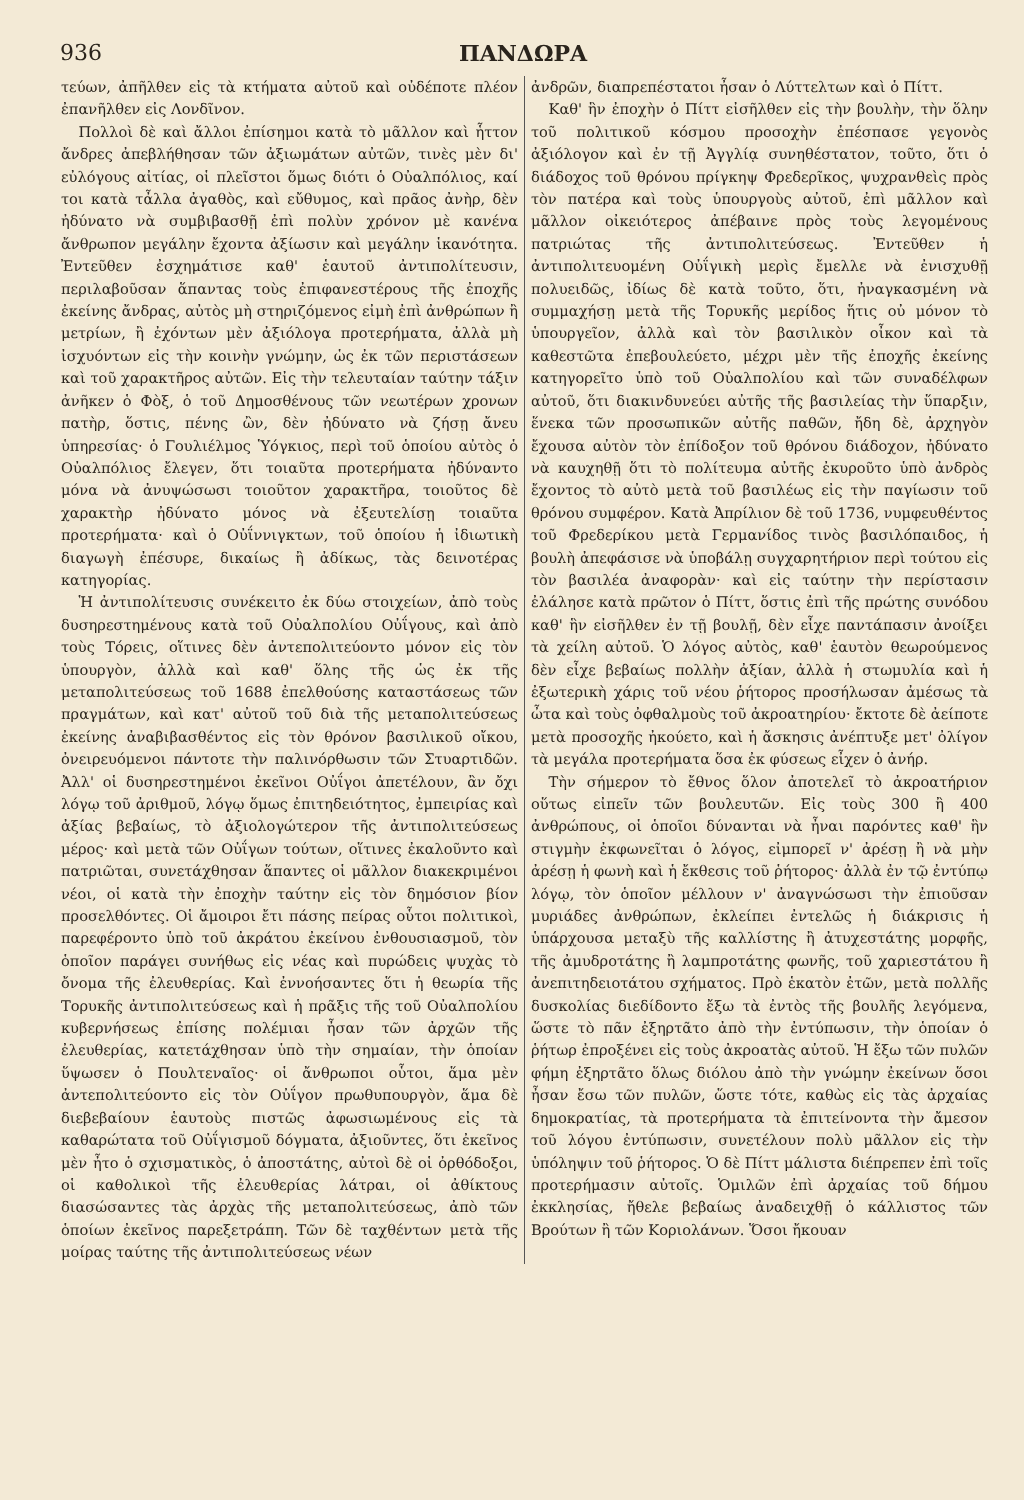936 ΠΑΝΔΩΡΑ
τεύων, ἀπῆλθεν εἰς τὰ κτήματα αὐτοῦ καὶ οὐδέποτε πλέον ἐπανῆλθεν εἰς Λονδῖνον.
Πολλοὶ δὲ καὶ ἄλλοι ἐπίσημοι κατὰ τὸ μᾶλλον καὶ ἧττον ἄνδρες ἀπεβλήθησαν τῶν ἀξιωμάτων αὐτῶν, τινὲς μὲν δι' εὐλόγους αἰτίας, οἱ πλεῖστοι ὅμως διότι ὁ Οὐαλπόλιος, καί τοι κατὰ τἆλλα ἀγαθὸς, καὶ εὔθυμος, καὶ πρᾶος ἀνὴρ, δὲν ἠδύνατο νὰ συμβιβασθῇ ἐπὶ πολὺν χρόνον μὲ κανένα ἄνθρωπον μεγάλην ἔχοντα ἀξίωσιν καὶ μεγάλην ἱκανότητα. Ἐντεῦθεν ἐσχημάτισε καθ' ἑαυτοῦ ἀντιπολίτευσιν, περιλαβοῦσαν ἅπαντας τοὺς ἐπιφανεστέρους τῆς ἐποχῆς ἐκείνης ἄνδρας, αὐτὸς μὴ στηριζόμενος εἰμὴ ἐπὶ ἀνθρώπων ἢ μετρίων, ἢ ἐχόντων μὲν ἀξιόλογα προτερήματα, ἀλλὰ μὴ ἰσχυόντων εἰς τὴν κοινὴν γνώμην, ὡς ἐκ τῶν περιστάσεων καὶ τοῦ χαρακτῆρος αὐτῶν. Εἰς τὴν τελευταίαν ταύτην τάξιν ἀνῆκεν ὁ Φὸξ, ὁ τοῦ Δημοσθένους τῶν νεωτέρων χρονων πατὴρ, ὅστις, πένης ὢν, δὲν ἠδύνατο νὰ ζήσῃ ἄνευ ὑπηρεσίας· ὁ Γουλιέλμος Ὑόγκιος, περὶ τοῦ ὁποίου αὐτὸς ὁ Οὐαλπόλιος ἔλεγεν, ὅτι τοιαῦτα προτερήματα ἠδύναντο μόνα νὰ ἀνυψώσωσι τοιοῦτον χαρακτῆρα, τοιοῦτος δὲ χαρακτὴρ ἠδύνατο μόνος νὰ ἐξευτελίσῃ τοιαῦτα προτερήματα· καὶ ὁ Οὐΐννιγκτων, τοῦ ὁποίου ἡ ἰδιωτικὴ διαγωγὴ ἐπέσυρε, δικαίως ἢ ἀδίκως, τὰς δεινοτέρας κατηγορίας.
Ἡ ἀντιπολίτευσις συνέκειτο ἐκ δύω στοιχείων, ἀπὸ τοὺς δυσηρεστημένους κατὰ τοῦ Οὐαλπολίου Οὐΐγους, καὶ ἀπὸ τοὺς Τόρεις, οἵτινες δὲν ἀντεπολιτεύοντο μόνον εἰς τὸν ὑπουργὸν, ἀλλὰ καὶ καθ' ὅλης τῆς ὡς ἐκ τῆς μεταπολιτεύσεως τοῦ 1688 ἐπελθούσης καταστάσεως τῶν πραγμάτων, καὶ κατ' αὐτοῦ τοῦ διὰ τῆς μεταπολιτεύσεως ἐκείνης ἀναβιβασθέντος εἰς τὸν θρόνον βασιλικοῦ οἴκου, ὀνειρευόμενοι πάντοτε τὴν παλινόρθωσιν τῶν Στυαρτιδῶν. Ἀλλ' οἱ δυσηρεστημένοι ἐκεῖνοι Οὐΐγοι ἀπετέλουν, ἂν ὄχι λόγῳ τοῦ ἀριθμοῦ, λόγῳ ὅμως ἐπιτηδειότητος, ἐμπειρίας καὶ ἀξίας βεβαίως, τὸ ἀξιολογώτερον τῆς ἀντιπολιτεύσεως μέρος· καὶ μετὰ τῶν Οὐΐγων τούτων, οἵτινες ἐκαλοῦντο καὶ πατριῶται, συνετάχθησαν ἅπαντες οἱ μᾶλλον διακεκριμένοι νέοι, οἱ κατὰ τὴν ἐποχὴν ταύτην εἰς τὸν δημόσιον βίον προσελθόντες. Οἱ ἄμοιροι ἔτι πάσης πείρας οὗτοι πολιτικοὶ, παρεφέροντο ὑπὸ τοῦ ἀκράτου ἐκείνου ἐνθουσιασμοῦ, τὸν ὁποῖον παράγει συνήθως εἰς νέας καὶ πυρώδεις ψυχὰς τὸ ὄνομα τῆς ἐλευθερίας. Καὶ ἐννοήσαντες ὅτι ἡ θεωρία τῆς Τορυκῆς ἀντιπολιτεύσεως καὶ ἡ πρᾶξις τῆς τοῦ Οὐαλπολίου κυβερνήσεως ἐπίσης πολέμιαι ἦσαν τῶν ἀρχῶν τῆς ἐλευθερίας, κατετάχθησαν ὑπὸ τὴν σημαίαν, τὴν ὁποίαν ὕψωσεν ὁ Πουλτεναῖος· οἱ ἄνθρωποι οὗτοι, ἅμα μὲν ἀντεπολιτεύοντο εἰς τὸν Οὐΐγον πρωθυπουργὸν, ἅμα δὲ διεβεβαίουν ἑαυτοὺς πιστῶς ἀφωσιωμένους εἰς τὰ καθαρώτατα τοῦ Οὐΐγισμοῦ δόγματα, ἀξιοῦντες, ὅτι ἐκεῖνος μὲν ἦτο ὁ σχισματικὸς, ὁ ἀποστάτης, αὐτοὶ δὲ οἱ ὀρθόδοξοι, οἱ καθολικοὶ τῆς ἐλευθερίας λάτραι, οἱ ἀθίκτους διασώσαντες τὰς ἀρχὰς τῆς μεταπολιτεύσεως, ἀπὸ τῶν ὁποίων ἐκεῖνος παρεξετράπη. Τῶν δὲ ταχθέντων μετὰ τῆς μοίρας ταύτης τῆς ἀντιπολιτεύσεως νέων
ἀνδρῶν, διαπρεπέστατοι ἦσαν ὁ Λύττελτων καὶ ὁ Πίττ.
Καθ' ἣν ἐποχὴν ὁ Πίττ εἰσῆλθεν εἰς τὴν βουλὴν, τὴν ὅλην τοῦ πολιτικοῦ κόσμου προσοχὴν ἐπέσπασε γεγονὸς ἀξιόλογον καὶ ἐν τῇ Ἀγγλίᾳ συνηθέστατον, τοῦτο, ὅτι ὁ διάδοχος τοῦ θρόνου πρίγκηψ Φρεδερῖκος, ψυχρανθεὶς πρὸς τὸν πατέρα καὶ τοὺς ὑπουργοὺς αὐτοῦ, ἐπὶ μᾶλλον καὶ μᾶλλον οἰκειότερος ἀπέβαινε πρὸς τοὺς λεγομένους πατριώτας τῆς ἀντιπολιτεύσεως. Ἐντεῦθεν ἡ ἀντιπολιτευομένη Οὐΐγικὴ μερὶς ἔμελλε νὰ ἐνισχυθῇ πολυειδῶς, ἰδίως δὲ κατὰ τοῦτο, ὅτι, ἠναγκασμένη νὰ συμμαχήσῃ μετὰ τῆς Τορυκῆς μερίδος ἥτις οὐ μόνον τὸ ὑπουργεῖον, ἀλλὰ καὶ τὸν βασιλικὸν οἶκον καὶ τὰ καθεστῶτα ἐπεβουλεύετο, μέχρι μὲν τῆς ἐποχῆς ἐκείνης κατηγορεῖτο ὑπὸ τοῦ Οὐαλπολίου καὶ τῶν συναδέλφων αὐτοῦ, ὅτι διακινδυνεύει αὐτῆς τῆς βασιλείας τὴν ὕπαρξιν, ἕνεκα τῶν προσωπικῶν αὐτῆς παθῶν, ἤδη δὲ, ἀρχηγὸν ἔχουσα αὐτὸν τὸν ἐπίδοξον τοῦ θρόνου διάδοχον, ἠδύνατο νὰ καυχηθῇ ὅτι τὸ πολίτευμα αὐτῆς ἐκυροῦτο ὑπὸ ἀνδρὸς ἔχοντος τὸ αὐτὸ μετὰ τοῦ βασιλέως εἰς τὴν παγίωσιν τοῦ θρόνου συμφέρον. Κατὰ Ἀπρίλιον δὲ τοῦ 1736, νυμφευθέντος τοῦ Φρεδερίκου μετὰ Γερμανίδος τινὸς βασιλόπαιδος, ἡ βουλὴ ἀπεφάσισε νὰ ὑποβάλῃ συγχαρητήριον περὶ τούτου εἰς τὸν βασιλέα ἀναφορὰν· καὶ εἰς ταύτην τὴν περίστασιν ἐλάλησε κατὰ πρῶτον ὁ Πίττ, ὅστις ἐπὶ τῆς πρώτης συνόδου καθ' ἣν εἰσῆλθεν ἐν τῇ βουλῇ, δὲν εἶχε παντάπασιν ἀνοίξει τὰ χείλη αὐτοῦ. Ὁ λόγος αὐτὸς, καθ' ἑαυτὸν θεωρούμενος δὲν εἶχε βεβαίως πολλὴν ἀξίαν, ἀλλὰ ἡ στωμυλία καὶ ἡ ἐξωτερικὴ χάρις τοῦ νέου ῥήτορος προσήλωσαν ἀμέσως τὰ ὦτα καὶ τοὺς ὀφθαλμοὺς τοῦ ἀκροατηρίου· ἔκτοτε δὲ ἀείποτε μετὰ προσοχῆς ἠκούετο, καὶ ἡ ἄσκησις ἀνέπτυξε μετ' ὀλίγον τὰ μεγάλα προτερήματα ὅσα ἐκ φύσεως εἶχεν ὁ ἀνήρ.
Τὴν σήμερον τὸ ἔθνος ὅλον ἀποτελεῖ τὸ ἀκροατήριον οὕτως εἰπεῖν τῶν βουλευτῶν. Εἰς τοὺς 300 ἢ 400 ἀνθρώπους, οἱ ὁποῖοι δύνανται νὰ ἦναι παρόντες καθ' ἣν στιγμὴν ἐκφωνεῖται ὁ λόγος, εἰμπορεῖ ν' ἀρέσῃ ἢ νὰ μὴν ἀρέσῃ ἡ φωνὴ καὶ ἡ ἔκθεσις τοῦ ῥήτορος· ἀλλὰ ἐν τῷ ἐντύπῳ λόγῳ, τὸν ὁποῖον μέλλουν ν' ἀναγνώσωσι τὴν ἐπιοῦσαν μυριάδες ἀνθρώπων, ἐκλείπει ἐντελῶς ἡ διάκρισις ἡ ὑπάρχουσα μεταξὺ τῆς καλλίστης ἢ ἀτυχεστάτης μορφῆς, τῆς ἀμυδροτάτης ἢ λαμπροτάτης φωνῆς, τοῦ χαριεστάτου ἢ ἀνεπιτηδειοτάτου σχήματος. Πρὸ ἑκατὸν ἐτῶν, μετὰ πολλῆς δυσκολίας διεδίδοντο ἔξω τὰ ἐντὸς τῆς βουλῆς λεγόμενα, ὥστε τὸ πᾶν ἐξηρτᾶτο ἀπὸ τὴν ἐντύπωσιν, τὴν ὁποίαν ὁ ῥήτωρ ἐπροξένει εἰς τοὺς ἀκροατὰς αὐτοῦ. Ἡ ἔξω τῶν πυλῶν φήμη ἐξηρτᾶτο ὅλως διόλου ἀπὸ τὴν γνώμην ἐκείνων ὅσοι ἦσαν ἔσω τῶν πυλῶν, ὥστε τότε, καθὼς εἰς τὰς ἀρχαίας δημοκρατίας, τὰ προτερήματα τὰ ἐπιτείνοντα τὴν ἄμεσον τοῦ λόγου ἐντύπωσιν, συνετέλουν πολὺ μᾶλλον εἰς τὴν ὑπόληψιν τοῦ ῥήτορος. Ὁ δὲ Πίττ μάλιστα διέπρεπεν ἐπὶ τοῖς προτερήμασιν αὐτοῖς. Ὁμιλῶν ἐπὶ ἀρχαίας τοῦ δήμου ἐκκλησίας, ἤθελε βεβαίως ἀναδειχθῇ ὁ κάλλιστος τῶν Βρούτων ἢ τῶν Κοριολάνων. Ὅσοι ἤκουαν